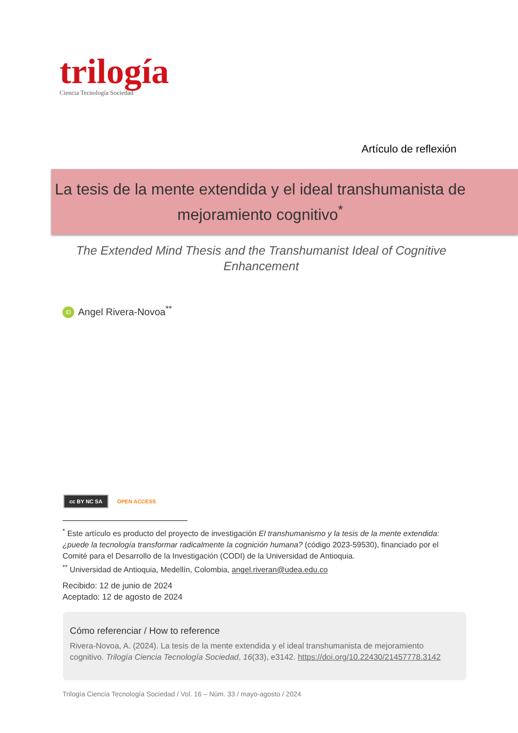trilogía
Ciencia Tecnología Sociedad
Artículo de reflexión
La tesis de la mente extendida y el ideal transhumanista de mejoramiento cognitivo<sup>*</sup>
The Extended Mind Thesis and the Transhumanist Ideal of Cognitive Enhancement
iD Angel Rivera-Novoa<sup>**</sup>
cc BY NC SA OPEN ACCESS
<sup>*</sup> Este artículo es producto del proyecto de investigación El transhumanismo y la tesis de la mente extendida: ¿puede la tecnología transformar radicalmente la cognición humana? (código 2023-59530), financiado por el Comité para el Desarrollo de la Investigación (CODI) de la Universidad de Antioquia.
<sup>**</sup> Universidad de Antioquia, Medellín, Colombia, angel.riveran@udea.edu.co
Recibido: 12 de junio de 2024
Aceptado: 12 de agosto de 2024
Cómo referenciar / How to reference
Rivera-Novoa, A. (2024). La tesis de la mente extendida y el ideal transhumanista de mejoramiento cognitivo. Trilogía Ciencia Tecnología Sociedad, 16(33), e3142. https://doi.org/10.22430/21457778.3142
Trilogía Ciencia Tecnología Sociedad / Vol. 16 – Núm. 33 / mayo-agosto / 2024